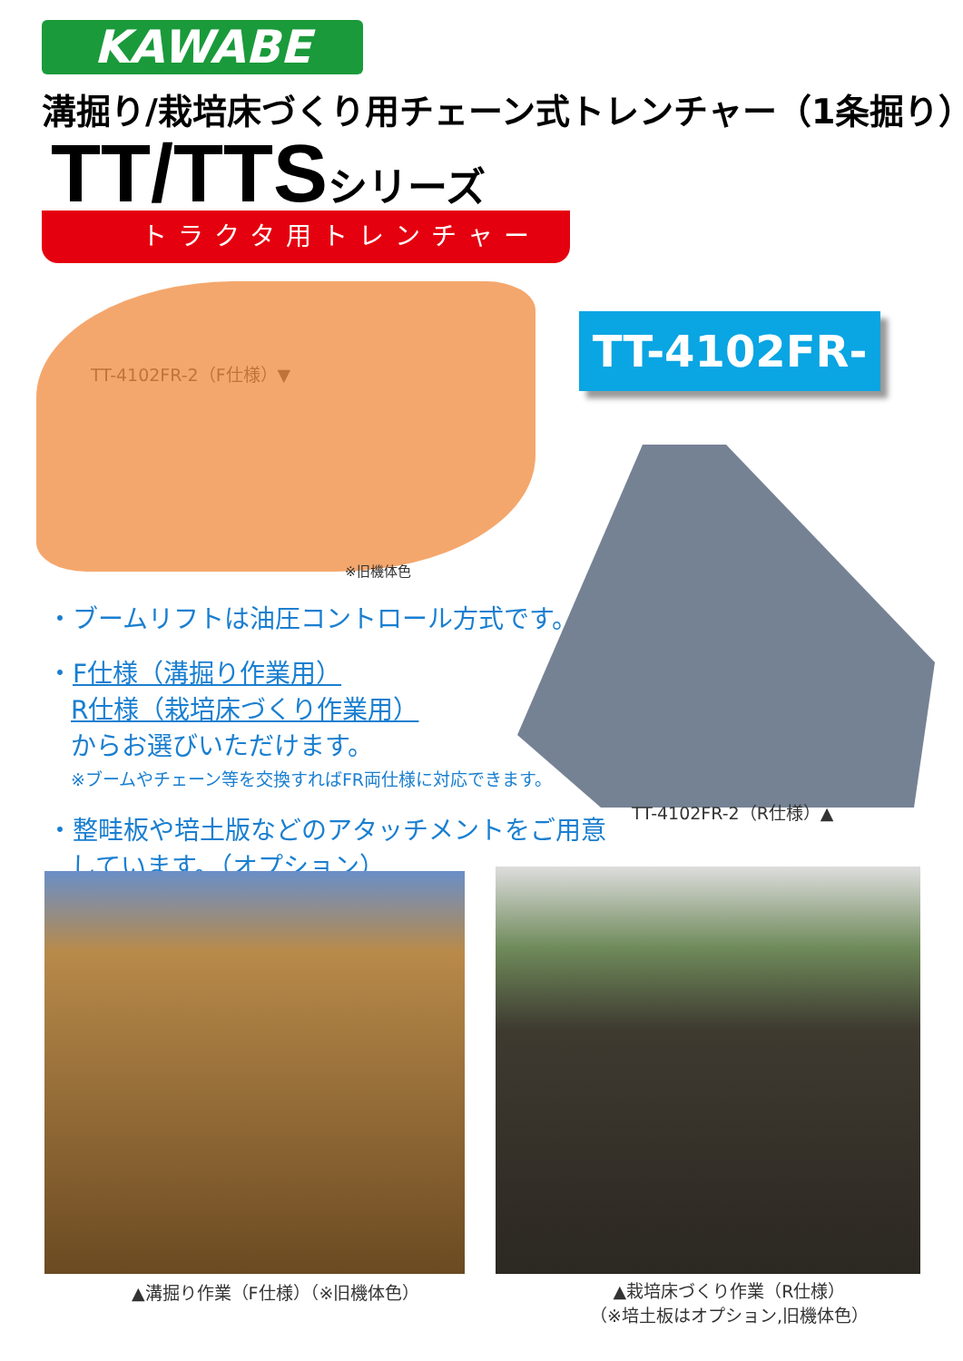KAWABE
溝掘り/栽培床づくり用チェーン式トレンチャー（1条掘り）
TT/TTSシリーズ
トラクタ用トレンチャー
TT-4102FR-2（F仕様）▼
※旧機体色
TT-4102FR-2
・ブームリフトは油圧コントロール方式です。
・F仕様（溝掘り作業用）
R仕様（栽培床づくり作業用）
からお選びいただけます。
※ブームやチェーン等を交換すればFR両仕様に対応できます。
・整畦板や培土版などのアタッチメントをご用意しています。（オプション）
TT-4102FR-2（R仕様）▲
▲溝掘り作業（F仕様）（※旧機体色）
▲栽培床づくり作業（R仕様）
（※培土板はオプション,旧機体色）